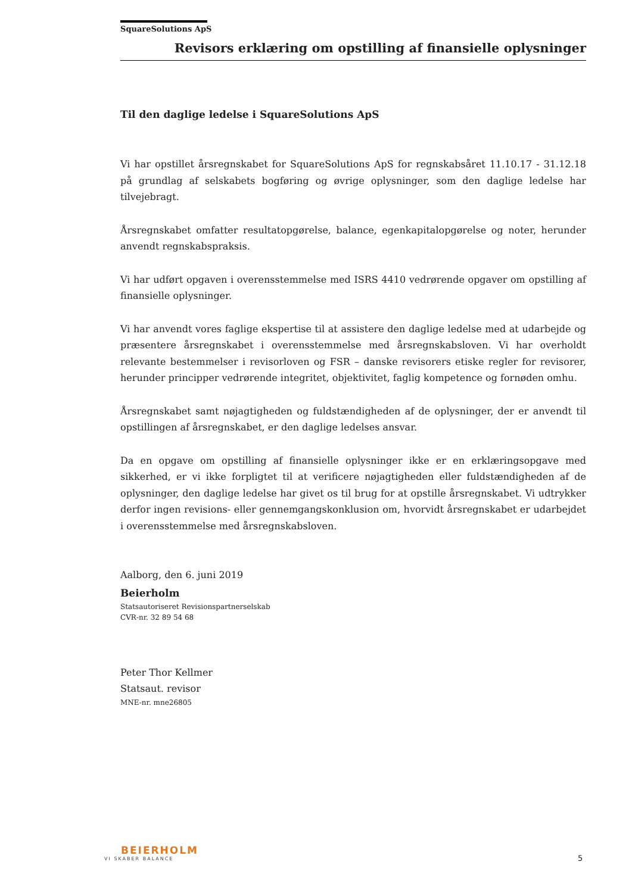SquareSolutions ApS
Revisors erklæring om opstilling af finansielle oplysninger
Til den daglige ledelse i SquareSolutions ApS
Vi har opstillet årsregnskabet for SquareSolutions ApS for regnskabsåret 11.10.17 - 31.12.18 på grundlag af selskabets bogføring og øvrige oplysninger, som den daglige ledelse har tilvejebragt.
Årsregnskabet omfatter resultatopgørelse, balance, egenkapitalopgørelse og noter, herunder anvendt regnskabspraksis.
Vi har udført opgaven i overensstemmelse med ISRS 4410 vedrørende opgaver om opstilling af finansielle oplysninger.
Vi har anvendt vores faglige ekspertise til at assistere den daglige ledelse med at udarbejde og præsentere årsregnskabet i overensstemmelse med årsregnskabsloven. Vi har overholdt relevante bestemmelser i revisorloven og FSR – danske revisorers etiske regler for revisorer, herunder principper vedrørende integritet, objektivitet, faglig kompetence og fornøden omhu.
Årsregnskabet samt nøjagtigheden og fuldstændigheden af de oplysninger, der er anvendt til opstillingen af årsregnskabet, er den daglige ledelses ansvar.
Da en opgave om opstilling af finansielle oplysninger ikke er en erklæringsopgave med sikkerhed, er vi ikke forpligtet til at verificere nøjagtigheden eller fuldstændigheden af de oplysninger, den daglige ledelse har givet os til brug for at opstille årsregnskabet. Vi udtrykker derfor ingen revisions- eller gennemgangskonklusion om, hvorvidt årsregnskabet er udarbejdet i overensstemmelse med årsregnskabsloven.
Aalborg, den 6. juni 2019
Beierholm
Statsautoriseret Revisionspartnerselskab
CVR-nr. 32 89 54 68
Peter Thor Kellmer
Statsaut. revisor
MNE-nr. mne26805
BEIERHOLM
VI SKABER BALANCE
5